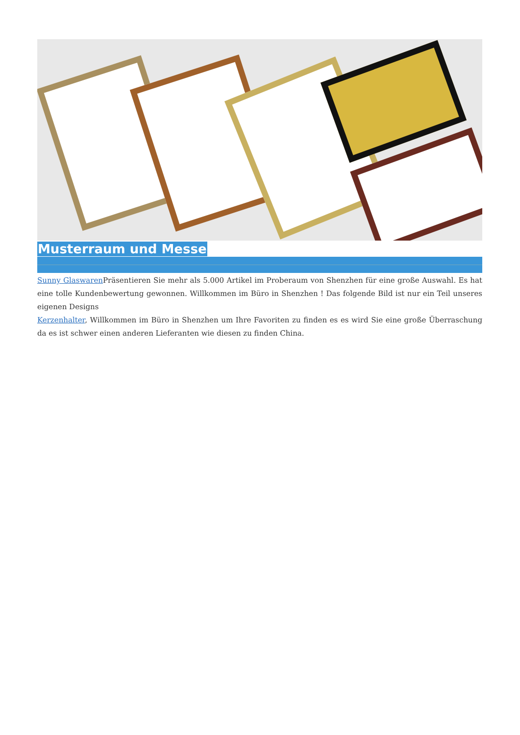Musterraum und Messe
Sunny Glaswaren Präsentieren Sie mehr als 5.000 Artikel im Proberaum von Shenzhen für eine große Auswahl. Es hat eine tolle Kundenbewertung gewonnen. Willkommen im Büro in Shenzhen ! Das folgende Bild ist nur ein Teil unseres eigenen Designs
Kerzenhalter, Willkommen im Büro in Shenzhen um Ihre Favoriten zu finden es es wird Sie eine große Überraschung da es ist schwer einen anderen Lieferanten wie diesen zu finden China.